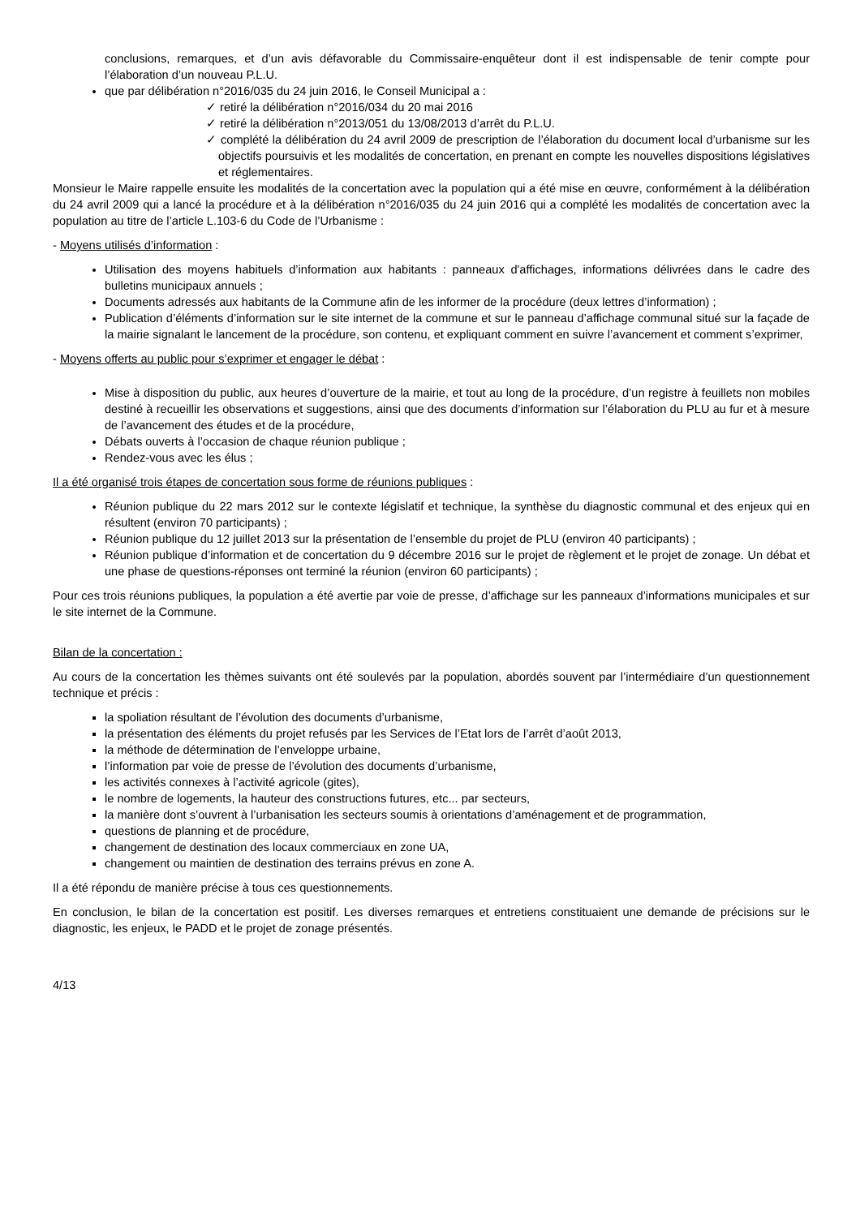conclusions, remarques, et d’un avis défavorable du Commissaire-enquêteur dont il est indispensable de tenir compte pour l’élaboration d’un nouveau P.L.U.
que par délibération n°2016/035 du 24 juin 2016, le Conseil Municipal a :
✓ retiré la délibération n°2016/034 du 20 mai 2016
✓ retiré la délibération n°2013/051 du 13/08/2013 d’arrêt du P.L.U.
✓ complété la délibération du 24 avril 2009 de prescription de l’élaboration du document local d’urbanisme sur les objectifs poursuivis et les modalités de concertation, en prenant en compte les nouvelles dispositions législatives et réglementaires.
Monsieur le Maire rappelle ensuite les modalités de la concertation avec la population qui a été mise en œuvre, conformément à la délibération du 24 avril 2009 qui a lancé la procédure et à la délibération n°2016/035 du 24 juin 2016 qui a complété les modalités de concertation avec la population au titre de l’article L.103-6 du Code de l’Urbanisme :
- Moyens utilisés d’information :
Utilisation des moyens habituels d’information aux habitants : panneaux d'affichages, informations délivrées dans le cadre des bulletins municipaux annuels ;
Documents adressés aux habitants de la Commune afin de les informer de la procédure (deux lettres d’information) ;
Publication d’éléments d’information sur le site internet de la commune et sur le panneau d’affichage communal situé sur la façade de la mairie signalant le lancement de la procédure, son contenu, et expliquant comment en suivre l’avancement et comment s’exprimer,
- Moyens offerts au public pour s’exprimer et engager le débat :
Mise à disposition du public, aux heures d’ouverture de la mairie, et tout au long de la procédure, d’un registre à feuillets non mobiles destiné à recueillir les observations et suggestions, ainsi que des documents d’information sur l’élaboration du PLU au fur et à mesure de l’avancement des études et de la procédure,
Débats ouverts à l’occasion de chaque réunion publique ;
Rendez-vous avec les élus ;
Il a été organisé trois étapes de concertation sous forme de réunions publiques :
Réunion publique du 22 mars 2012 sur le contexte législatif et technique, la synthèse du diagnostic communal et des enjeux qui en résultent (environ 70 participants) ;
Réunion publique du 12 juillet 2013 sur la présentation de l’ensemble du projet de PLU (environ 40 participants) ;
Réunion publique d’information et de concertation du 9 décembre 2016 sur le projet de règlement et le projet de zonage. Un débat et une phase de questions-réponses ont terminé la réunion (environ 60 participants) ;
Pour ces trois réunions publiques, la population a été avertie par voie de presse, d’affichage sur les panneaux d’informations municipales et sur le site internet de la Commune.
Bilan de la concertation :
Au cours de la concertation les thèmes suivants ont été soulevés par la population, abordés souvent par l’intermédiaire d’un questionnement technique et précis :
la spoliation résultant de l’évolution des documents d’urbanisme,
la présentation des éléments du projet refusés par les Services de l’Etat lors de l’arrêt d’août 2013,
la méthode de détermination de l’enveloppe urbaine,
l’information par voie de presse de l’évolution des documents d’urbanisme,
les activités connexes à l’activité agricole (gites),
le nombre de logements, la hauteur des constructions futures, etc... par secteurs,
la manière dont s’ouvrent à l’urbanisation les secteurs soumis à orientations d’aménagement et de programmation,
questions de planning et de procédure,
changement de destination des locaux commerciaux en zone UA,
changement ou maintien de destination des terrains prévus en zone A.
Il a été répondu de manière précise à tous ces questionnements.
En conclusion, le bilan de la concertation est positif. Les diverses remarques et entretiens constituaient une demande de précisions sur le diagnostic, les enjeux, le PADD et le projet de zonage présentés.
4/13